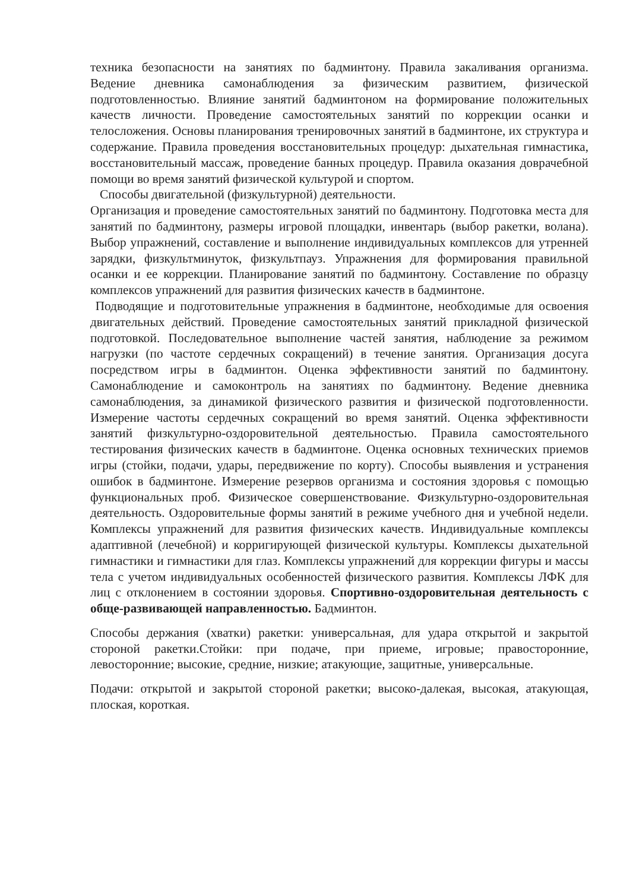техника безопасности на занятиях по бадминтону. Правила закаливания организма. Ведение дневника самонаблюдения за физическим развитием, физической подготовленностью. Влияние занятий бадминтоном на формирование положительных качеств личности. Проведение самостоятельных занятий по коррекции осанки и телосложения. Основы планирования тренировочных занятий в бадминтоне, их структура и содержание. Правила проведения восстановительных процедур: дыхательная гимнастика, восстановительный массаж, проведение банных процедур. Правила оказания доврачебной помощи во время занятий физической культурой и спортом.
Способы двигательной (физкультурной) деятельности.
Организация и проведение самостоятельных занятий по бадминтону. Подготовка места для занятий по бадминтону, размеры игровой площадки, инвентарь (выбор ракетки, волана). Выбор упражнений, составление и выполнение индивидуальных комплексов для утренней зарядки, физкультминуток, физкультпауз. Упражнения для формирования правильной осанки и ее коррекции. Планирование занятий по бадминтону. Составление по образцу комплексов упражнений для развития физических качеств в бадминтоне.
Подводящие и подготовительные упражнения в бадминтоне, необходимые для освоения двигательных действий. Проведение самостоятельных занятий прикладной физической подготовкой. Последовательное выполнение частей занятия, наблюдение за режимом нагрузки (по частоте сердечных сокращений) в течение занятия. Организация досуга посредством игры в бадминтон. Оценка эффективности занятий по бадминтону. Самонаблюдение и самоконтроль на занятиях по бадминтону. Ведение дневника самонаблюдения, за динамикой физического развития и физической подготовленности. Измерение частоты сердечных сокращений во время занятий. Оценка эффективности занятий физкультурно-оздоровительной деятельностью. Правила самостоятельного тестирования физических качеств в бадминтоне. Оценка основных технических приемов игры (стойки, подачи, удары, передвижение по корту). Способы выявления и устранения ошибок в бадминтоне. Измерение резервов организма и состояния здоровья с помощью функциональных проб. Физическое совершенствование. Физкультурно-оздоровительная деятельность. Оздоровительные формы занятий в режиме учебного дня и учебной недели. Комплексы упражнений для развития физических качеств. Индивидуальные комплексы адаптивной (лечебной) и корригирующей физической культуры. Комплексы дыхательной гимнастики и гимнастики для глаз. Комплексы упражнений для коррекции фигуры и массы тела с учетом индивидуальных особенностей физического развития. Комплексы ЛФК для лиц с отклонением в состоянии здоровья. Спортивно-оздоровительная деятельность с обще-развивающей направленностью. Бадминтон.
Способы держания (хватки) ракетки: универсальная, для удара открытой и закрытой стороной ракетки.Стойки: при подаче, при приеме, игровые; правосторонние, левосторонние; высокие, средние, низкие; атакующие, защитные, универсальные.
Подачи: открытой и закрытой стороной ракетки; высоко-далекая, высокая, атакующая, плоская, короткая.